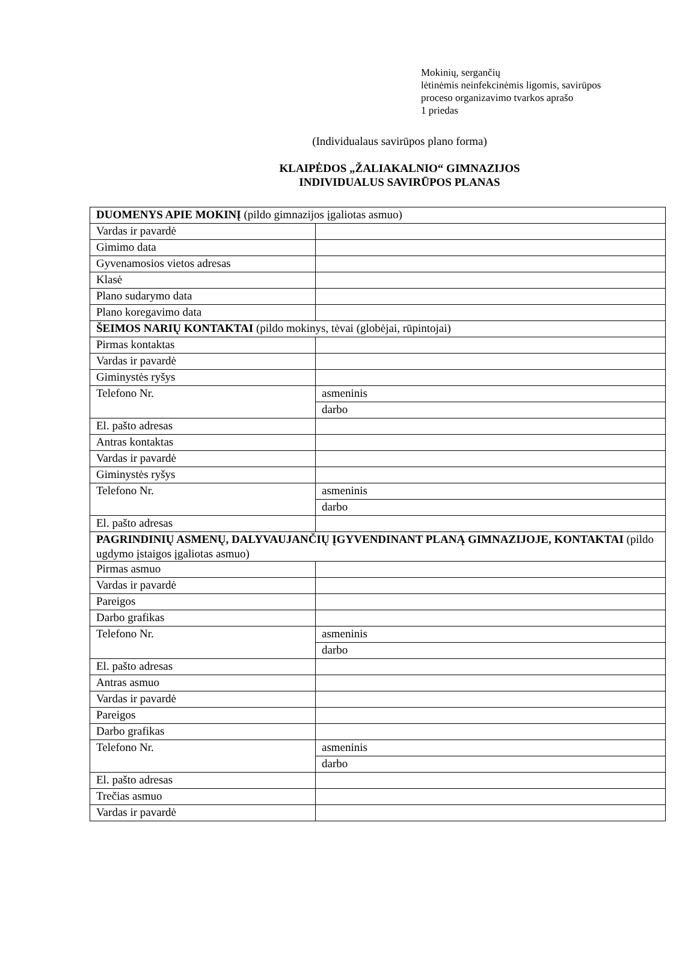Mokinių, sergančių
lėtinėmis neinfekcinėmis ligomis, savirūpos
proceso organizavimo tvarkos aprašo
1 priedas
(Individualaus savirūpos plano forma)
KLAIPĖDOS „ŽALIAKALNIO“ GIMNAZIJOS
INDIVIDUALUS SAVIRŪPOS PLANAS
| DUOMENYS APIE MOKINĮ (pildo gimnazijos įgaliotas asmuo) | |
| Vardas ir pavardė | |
| Gimimo data | |
| Gyvenamosios vietos adresas | |
| Klasė | |
| Plano sudarymo data | |
| Plano koregavimo data | |
| ŠEIMOS NARIŲ KONTAKTAI (pildo mokinys, tėvai (globėjai, rūpintojai) | |
| Pirmas kontaktas | |
| Vardas ir pavardė | |
| Giminystės ryšys | |
| Telefono Nr. | asmeninis |
| | darbo |
| El. pašto adresas | |
| Antras kontaktas | |
| Vardas ir pavardė | |
| Giminystės ryšys | |
| Telefono Nr. | asmeninis |
| | darbo |
| El. pašto adresas | |
| PAGRINDINIŲ ASMENŲ, DALYVAUJANČIŲ ĮGYVENDINANT PLANĄ GIMNAZIJOJE, KONTAKTAI (pildo ugdymo įstaigos įgaliotas asmuo) | |
| Pirmas asmuo | |
| Vardas ir pavardė | |
| Pareigos | |
| Darbo grafikas | |
| Telefono Nr. | asmeninis |
| | darbo |
| El. pašto adresas | |
| Antras asmuo | |
| Vardas ir pavardė | |
| Pareigos | |
| Darbo grafikas | |
| Telefono Nr. | asmeninis |
| | darbo |
| El. pašto adresas | |
| Trečias asmuo | |
| Vardas ir pavardė | |